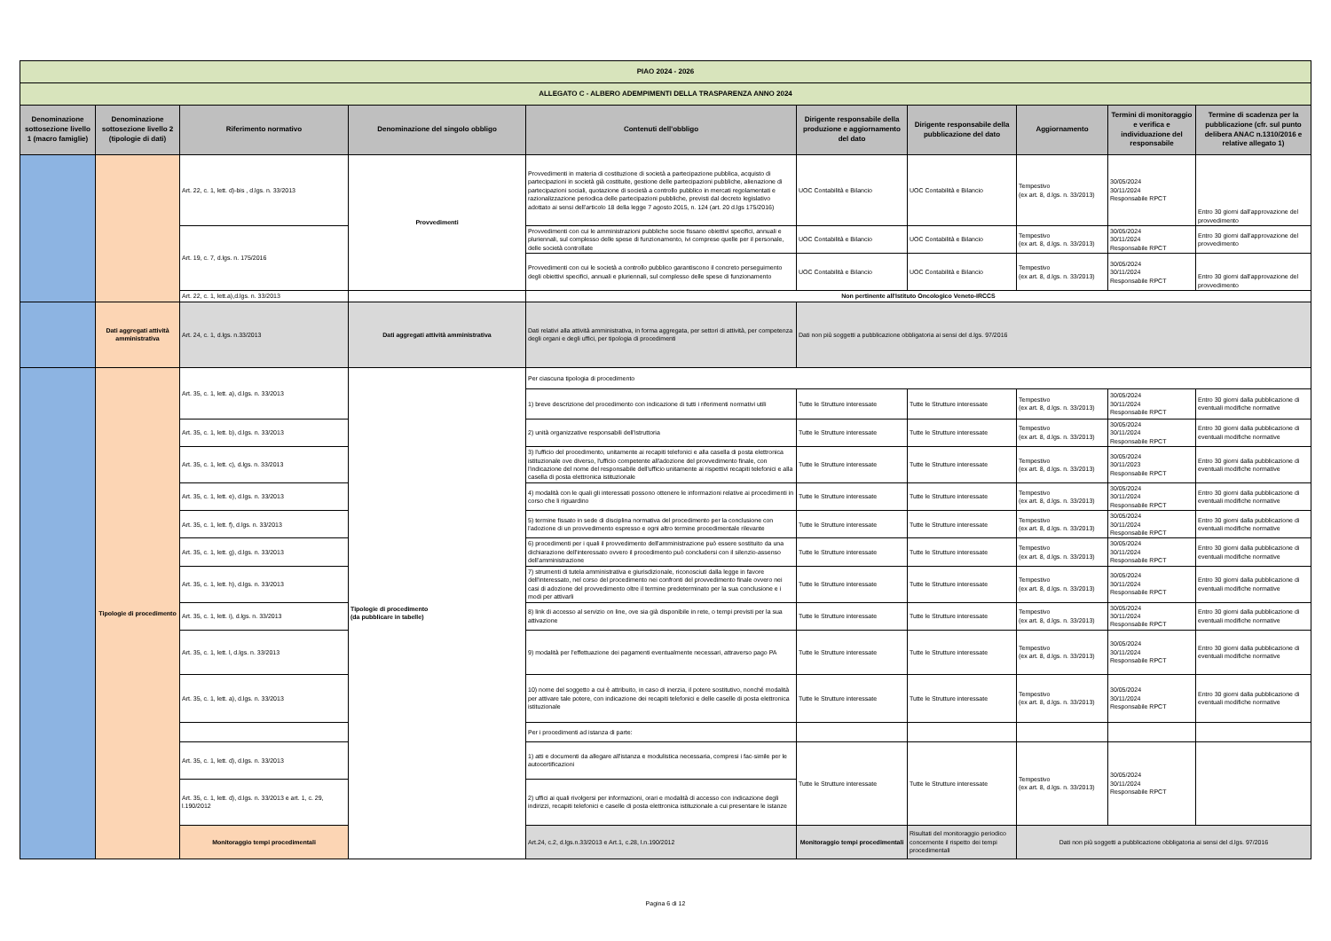| PIAO 2024 - 2026 | | | | | | | | | |
| ALLEGATO C - ALBERO ADEMPIMENTI DELLA TRASPARENZA ANNO 2024 | | | | | | | | | |
| Denominazione sottosezione livello 1 (macro famiglie) | Denominazione sottosezione livello 2 (tipologie di dati) | Riferimento normativo | Denominazione del singolo obbligo | Contenuti dell'obbligo | Dirigente responsabile della produzione e aggiornamento del dato | Dirigente responsabile della pubblicazione del dato | Aggiornamento | Termini di monitoraggio e verifica e individuazione del responsabile | Termine di scadenza per la pubblicazione (cfr. sul punto delibera ANAC n.1310/2016 e relative allegato 1) |
| | | Art. 22, c. 1, lett. d)-bis , d.lgs. n. 33/2013 | Provvedimenti | Provvedimenti in materia di costituzione di società a partecipazione pubblica, acquisto di partecipazioni in società già costituite, gestione delle partecipazioni pubbliche, alienazione di partecipazioni sociali, quotazione di società a controllo pubblico in mercati regolamentati e razionalizzazione periodica delle partecipazioni pubbliche, previsti dal decreto legislativo adottato ai sensi dell'articolo 18 della legge 7 agosto 2015, n. 124 (art. 20 d.lgs 175/2016) | UOC Contabilità e Bilancio | UOC Contabilità e Bilancio | Tempestivo (ex art. 8, d.lgs. n. 33/2013) | 30/05/2024 30/11/2024 Responsabile RPCT | Entro 30 giorni dall'approvazione del provvedimento |
| | | Art. 19, c. 7, d.lgs. n. 175/2016 | | Provvedimenti con cui le amministrazioni pubbliche socie fissano obiettivi specifici, annuali e pluriennali, sul complesso delle spese di funzionamento, ivi comprese quelle per il personale, delle società controllate | UOC Contabilità e Bilancio | UOC Contabilità e Bilancio | Tempestivo (ex art. 8, d.lgs. n. 33/2013) | 30/05/2024 30/11/2024 Responsabile RPCT | Entro 30 giorni dall'approvazione del provvedimento |
| | | | | Provvedimenti con cui le società a controllo pubblico garantiscono il concreto perseguimento degli obiettivi specifici, annuali e pluriennali, sul complesso delle spese di funzionamento | UOC Contabilità e Bilancio | UOC Contabilità e Bilancio | Tempestivo (ex art. 8, d.lgs. n. 33/2013) | 30/05/2024 30/11/2024 Responsabile RPCT | Entro 30 giorni dall'approvazione del provvedimento |
| | | Art. 22, c. 1, lett.a),d.lgs. n. 33/2013 | | Non pertinente all'Istituto Oncologico Veneto-IRCCS | | | | | |
| | Dati aggregati attività amministrativa | Art. 24, c. 1, d.lgs. n.33/2013 | Dati aggregati attività amministrativa | Dati relativi alla attività amministrativa, in forma aggregata, per settori di attività, per competenza degli organi e degli uffici, per tipologia di procedimenti | Dati non più soggetti a pubblicazione obbligatoria ai sensi del d.lgs. 97/2016 | | | | |
| | Tipologie di procedimento | Art. 35, c. 1, lett. a), d.lgs. n. 33/2013 | Tipologie di procedimento (da pubblicare in tabelle) | Per ciascuna tipologia di procedimento | | | | | |
| | | | | 1) breve descrizione del procedimento con indicazione di tutti i riferimenti normativi utili | Tutte le Strutture interessate | Tutte le Strutture interessate | Tempestivo (ex art. 8, d.lgs. n. 33/2013) | 30/05/2024 30/11/2024 Responsabile RPCT | Entro 30 giorni dalla pubblicazione di eventuali modifiche normative |
| | | Art. 35, c. 1, lett. b), d.lgs. n. 33/2013 | | 2) unità organizzative responsabili dell'istruttoria | Tutte le Strutture interessate | Tutte le Strutture interessate | Tempestivo (ex art. 8, d.lgs. n. 33/2013) | 30/05/2024 30/11/2024 Responsabile RPCT | Entro 30 giorni dalla pubblicazione di eventuali modifiche normative |
| | | Art. 35, c. 1, lett. c), d.lgs. n. 33/2013 | | 3) l'ufficio del procedimento, unitamente ai recapiti telefonici e alla casella di posta elettronica istituzionale ove diverso, l'ufficio competente all'adozione del provvedimento finale, con l'indicazione del nome del responsabile dell'ufficio unitamente ai rispettivi recapiti telefonici e alla casella di posta elettronica istituzionale | Tutte le Strutture interessate | Tutte le Strutture interessate | Tempestivo (ex art. 8, d.lgs. n. 33/2013) | 30/05/2024 30/11/2023 Responsabile RPCT | Entro 30 giorni dalla pubblicazione di eventuali modifiche normative |
| | | Art. 35, c. 1, lett. e), d.lgs. n. 33/2013 | | 4) modalità con le quali gli interessati possono ottenere le informazioni relative ai procedimenti in corso che li riguardino | Tutte le Strutture interessate | Tutte le Strutture interessate | Tempestivo (ex art. 8, d.lgs. n. 33/2013) | 30/05/2024 30/11/2024 Responsabile RPCT | Entro 30 giorni dalla pubblicazione di eventuali modifiche normative |
| | | Art. 35, c. 1, lett. f), d.lgs. n. 33/2013 | | 5) termine fissato in sede di disciplina normativa del procedimento per la conclusione con l'adozione di un provvedimento espresso e ogni altro termine procedimentale rilevante | Tutte le Strutture interessate | Tutte le Strutture interessate | Tempestivo (ex art. 8, d.lgs. n. 33/2013) | 30/05/2024 30/11/2024 Responsabile RPCT | Entro 30 giorni dalla pubblicazione di eventuali modifiche normative |
| | | Art. 35, c. 1, lett. g), d.lgs. n. 33/2013 | | 6) procedimenti per i quali il provvedimento dell'amministrazione può essere sostituito da una dichiarazione dell'interessato ovvero il procedimento può concludersi con il silenzio-assenso dell'amministrazione | Tutte le Strutture interessate | Tutte le Strutture interessate | Tempestivo (ex art. 8, d.lgs. n. 33/2013) | 30/05/2024 30/11/2024 Responsabile RPCT | Entro 30 giorni dalla pubblicazione di eventuali modifiche normative |
| | | Art. 35, c. 1, lett. h), d.lgs. n. 33/2013 | | 7) strumenti di tutela amministrativa e giurisdizionale, riconosciuti dalla legge in favore dell'interessato, nel corso del procedimento nei confronti del provvedimento finale ovvero nei casi di adozione del provvedimento oltre il termine predeterminato per la sua conclusione e i modi per attivarli | Tutte le Strutture interessate | Tutte le Strutture interessate | Tempestivo (ex art. 8, d.lgs. n. 33/2013) | 30/05/2024 30/11/2024 Responsabile RPCT | Entro 30 giorni dalla pubblicazione di eventuali modifiche normative |
| | | Art. 35, c. 1, lett. i), d.lgs. n. 33/2013 | | 8) link di accesso al servizio on line, ove sia già disponibile in rete, o tempi previsti per la sua attivazione | Tutte le Strutture interessate | Tutte le Strutture interessate | Tempestivo (ex art. 8, d.lgs. n. 33/2013) | 30/05/2024 30/11/2024 Responsabile RPCT | Entro 30 giorni dalla pubblicazione di eventuali modifiche normative |
| | | Art. 35, c. 1, lett. l, d.lgs. n. 33/2013 | | 9) modalità per l'effettuazione dei pagamenti eventualmente necessari, attraverso pago PA | Tutte le Strutture interessate | Tutte le Strutture interessate | Tempestivo (ex art. 8, d.lgs. n. 33/2013) | 30/05/2024 30/11/2024 Responsabile RPCT | Entro 30 giorni dalla pubblicazione di eventuali modifiche normative |
| | | Art. 35, c. 1, lett. a), d.lgs. n. 33/2013 | | 10) nome del soggetto a cui è attribuito, in caso di inerzia, il potere sostitutivo, nonché modalità per attivare tale potere, con indicazione dei recapiti telefonici e delle caselle di posta elettronica istituzionale | Tutte le Strutture interessate | Tutte le Strutture interessate | Tempestivo (ex art. 8, d.lgs. n. 33/2013) | 30/05/2024 30/11/2024 Responsabile RPCT | Entro 30 giorni dalla pubblicazione di eventuali modifiche normative |
| | | | | Per i procedimenti ad istanza di parte: | | | | | |
| | | Art. 35, c. 1, lett. d), d.lgs. n. 33/2013 | | 1) atti e documenti da allegare all'istanza e modulistica necessaria, compresi i fac-simile per le autocertificazioni | Tutte le Strutture interessate | Tutte le Strutture interessate | Tempestivo (ex art. 8, d.lgs. n. 33/2013) | 30/05/2024 30/11/2024 Responsabile RPCT | |
| | | Art. 35, c. 1, lett. d), d.lgs. n. 33/2013 e art. 1, c. 29, l.190/2012 | | 2) uffici ai quali rivolgersi per informazioni, orari e modalità di accesso con indicazione degli indirizzi, recapiti telefonici e caselle di posta elettronica istituzionale a cui presentare le istanze | | | | | |
| | | Monitoraggio tempi procedimentali | | Art.24, c.2, d.lgs.n.33/2013 e Art.1, c.28, l.n.190/2012 | Monitoraggio tempi procedimentali | Risultati del monitoraggio periodico concernente il rispetto dei tempi procedimentali | Dati non più soggetti a pubblicazione obbligatoria ai sensi del d.lgs. 97/2016 | | |
Pagina 6 di 12